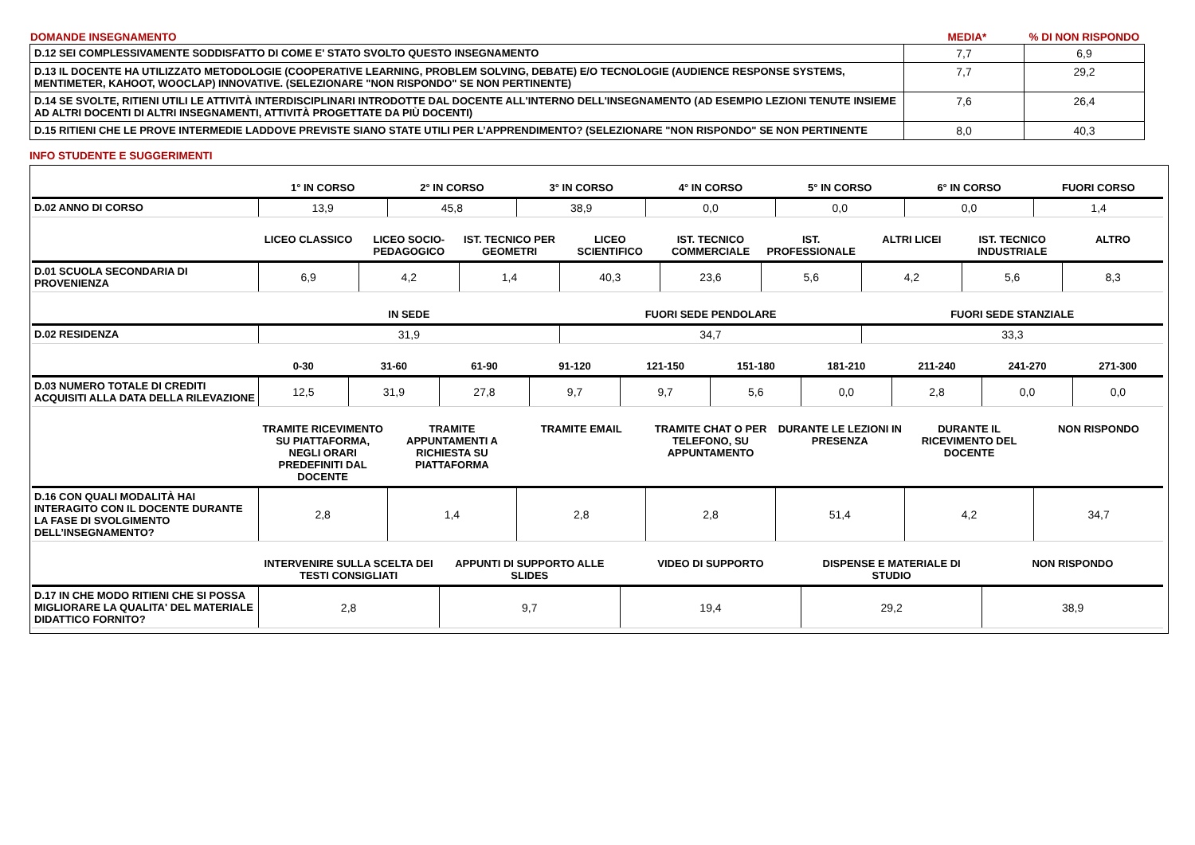| DOMANDE INSEGNAMENTO | MEDIA* | % DI NON RISPONDO |
| D.12 SEI COMPLESSIVAMENTE SODDISFATTO DI COME E' STATO SVOLTO QUESTO INSEGNAMENTO | 7,7 | 6,9 |
| D.13 IL DOCENTE HA UTILIZZATO METODOLOGIE (COOPERATIVE LEARNING, PROBLEM SOLVING, DEBATE) E/O TECNOLOGIE (AUDIENCE RESPONSE SYSTEMS, MENTIMETER, KAHOOT, WOOCLAP) INNOVATIVE. (SELEZIONARE "NON RISPONDO" SE NON PERTINENTE) | 7,7 | 29,2 |
| D.14 SE SVOLTE, RITIENI UTILI LE ATTIVITÀ INTERDISCIPLINARI INTRODOTTE DAL DOCENTE ALL'INTERNO DELL'INSEGNAMENTO (AD ESEMPIO LEZIONI TENUTE INSIEME AD ALTRI DOCENTI DI ALTRI INSEGNAMENTI, ATTIVITÀ PROGETTATE DA PIÙ DOCENTI) | 7,6 | 26,4 |
| D.15 RITIENI CHE LE PROVE INTERMEDIE LADDOVE PREVISTE SIANO STATE UTILI PER L’APPRENDIMENTO? (SELEZIONARE "NON RISPONDO" SE NON PERTINENTE | 8,0 | 40,3 |
INFO STUDENTE E SUGGERIMENTI
| | 1° IN CORSO | 2° IN CORSO | 3° IN CORSO | 4° IN CORSO | 5° IN CORSO | 6° IN CORSO | FUORI CORSO |
| --- | --- | --- | --- | --- | --- | --- | --- |
| D.02 ANNO DI CORSO | 13,9 | 45,8 | 38,9 | 0,0 | 0,0 | 0,0 | 1,4 |
| | LICEO CLASSICO | LICEO SOCIO-PEDAGOGICO | IST. TECNICO PER GEOMETRI | LICEO SCIENTIFICO | IST. TECNICO COMMERCIALE | IST. PROFESSIONALE | ALTRI LICEI | IST. TECNICO INDUSTRIALE | ALTRO |
| --- | --- | --- | --- | --- | --- | --- | --- | --- | --- |
| D.01 SCUOLA SECONDARIA DI PROVENIENZA | 6,9 | 4,2 | 1,4 | 40,3 | 23,6 | 5,6 | 4,2 | 5,6 | 8,3 |
| | IN SEDE | FUORI SEDE PENDOLARE | FUORI SEDE STANZIALE |
| --- | --- | --- | --- |
| D.02 RESIDENZA | 31,9 | 34,7 | 33,3 |
| | 0-30 | 31-60 | 61-90 | 91-120 | 121-150 | 151-180 | 181-210 | 211-240 | 241-270 | 271-300 |
| --- | --- | --- | --- | --- | --- | --- | --- | --- | --- | --- |
| D.03 NUMERO TOTALE DI CREDITI ACQUISITI ALLA DATA DELLA RILEVAZIONE | 12,5 | 31,9 | 27,8 | 9,7 | 9,7 | 5,6 | 0,0 | 2,8 | 0,0 | 0,0 |
| | TRAMITE RICEVIMENTO SU PIATTAFORMA, NEGLI ORARI PREDEFINITI DAL DOCENTE | TRAMITE APPUNTAMENTI A RICHIESTA SU PIATTAFORMA | TRAMITE EMAIL | TRAMITE CHAT O PER TELEFONO, SU APPUNTAMENTO | DURANTE LE LEZIONI IN PRESENZA | DURANTE IL RICEVIMENTO DEL DOCENTE | NON RISPONDO |
| --- | --- | --- | --- | --- | --- | --- | --- |
| D.16 CON QUALI MODALITÀ HAI INTERAGITO CON IL DOCENTE DURANTE LA FASE DI SVOLGIMENTO DELL’INSEGNAMENTO? | 2,8 | 1,4 | 2,8 | 2,8 | 51,4 | 4,2 | 34,7 |
| | INTERVENIRE SULLA SCELTA DEI TESTI CONSIGLIATI | APPUNTI DI SUPPORTO ALLE SLIDES | VIDEO DI SUPPORTO | DISPENSE E MATERIALE DI STUDIO | NON RISPONDO |
| --- | --- | --- | --- | --- | --- |
| D.17 IN CHE MODO RITIENI CHE SI POSSA MIGLIORARE LA QUALITA' DEL MATERIALE DIDATTICO FORNITO? | 2,8 | 9,7 | 19,4 | 29,2 | 38,9 |